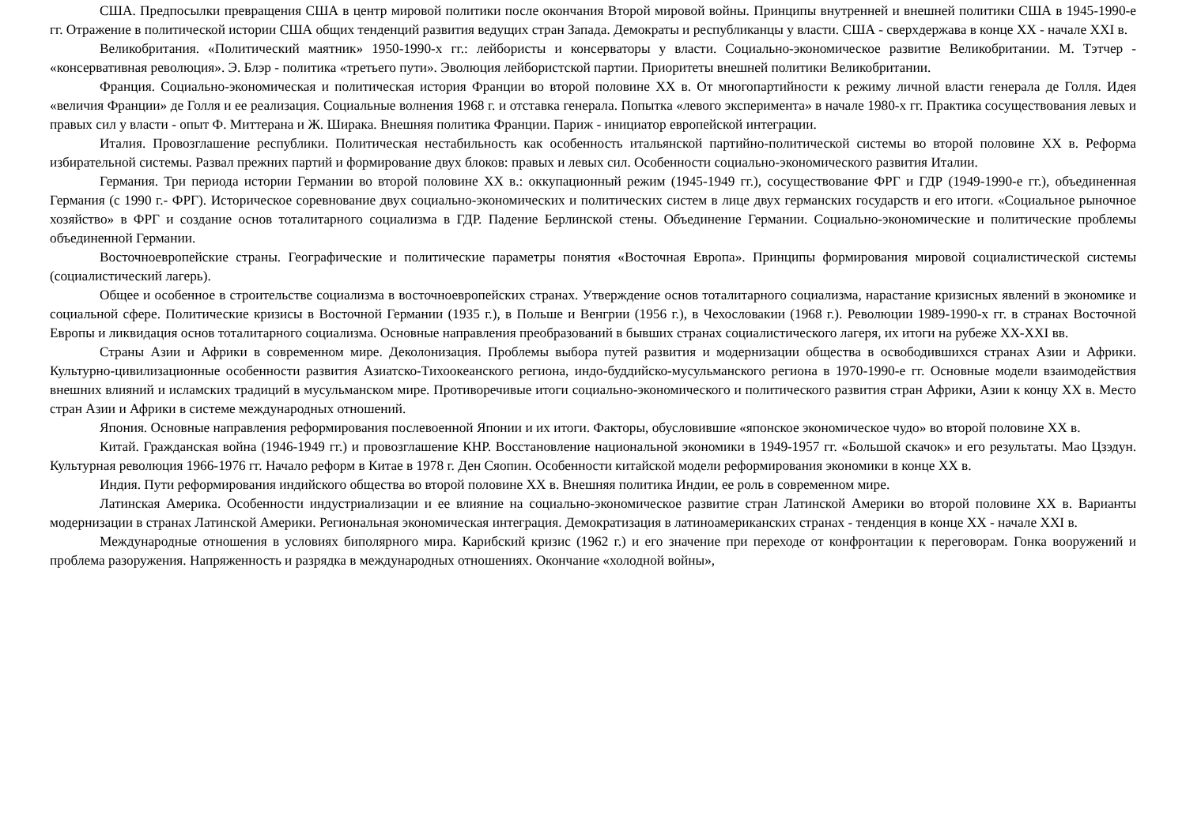США. Предпосылки превращения США в центр мировой политики после окончания Второй мировой войны. Принципы внутренней и внешней политики США в 1945-1990-е гг. Отражение в политической истории США общих тенденций развития ведущих стран Запада. Демократы и республиканцы у власти. США - сверхдержава в конце XX - начале XXI в.
Великобритания. «Политический маятник» 1950-1990-х гг.: лейбористы и консерваторы у власти. Социально-экономическое развитие Великобритании. М. Тэтчер - «консервативная революция». Э. Блэр - политика «третьего пути». Эволюция лейбористской партии. Приоритеты внешней политики Великобритании.
Франция. Социально-экономическая и политическая история Франции во второй половине XX в. От многопартийности к режиму личной власти генерала де Голля. Идея «величия Франции» де Голля и ее реализация. Социальные волнения 1968 г. и отставка генерала. Попытка «левого эксперимента» в начале 1980-х гг. Практика сосуществования левых и правых сил у власти - опыт Ф. Миттерана и Ж. Ширака. Внешняя политика Франции. Париж - инициатор европейской интеграции.
Италия. Провозглашение республики. Политическая нестабильность как особенность итальянской партийно-политической системы во второй половине XX в. Реформа избирательной системы. Развал прежних партий и формирование двух блоков: правых и левых сил. Особенности социально-экономического развития Италии.
Германия. Три периода истории Германии во второй половине XX в.: оккупационный режим (1945-1949 гг.), сосуществование ФРГ и ГДР (1949-1990-е гг.), объединенная Германия (с 1990 г.- ФРГ). Историческое соревнование двух социально-экономических и политических систем в лице двух германских государств и его итоги. «Социальное рыночное хозяйство» в ФРГ и создание основ тоталитарного социализма в ГДР. Падение Берлинской стены. Объединение Германии. Социально-экономические и политические проблемы объединенной Германии.
Восточноевропейские страны. Географические и политические параметры понятия «Восточная Европа». Принципы формирования мировой социалистической системы (социалистический лагерь).
Общее и особенное в строительстве социализма в восточноевропейских странах. Утверждение основ тоталитарного социализма, нарастание кризисных явлений в экономике и социальной сфере. Политические кризисы в Восточной Германии (1935 г.), в Польше и Венгрии (1956 г.), в Чехословакии (1968 г.). Революции 1989-1990-х гг. в странах Восточной Европы и ликвидация основ тоталитарного социализма. Основные направления преобразований в бывших странах социалистического лагеря, их итоги на рубеже XX-XXI вв.
Страны Азии и Африки в современном мире. Деколонизация. Проблемы выбора путей развития и модернизации общества в освободившихся странах Азии и Африки. Культурно-цивилизационные особенности развития Азиатско-Тихоокеанского региона, индо-буддийско-мусульманского региона в 1970-1990-е гг. Основные модели взаимодействия внешних влияний и исламских традиций в мусульманском мире. Противоречивые итоги социально-экономического и политического развития стран Африки, Азии к концу XX в. Место стран Азии и Африки в системе международных отношений.
Япония. Основные направления реформирования послевоенной Японии и их итоги. Факторы, обусловившие «японское экономическое чудо» во второй половине XX в.
Китай. Гражданская война (1946-1949 гг.) и провозглашение КНР. Восстановление национальной экономики в 1949-1957 гг. «Большой скачок» и его результаты. Мао Цзэдун. Культурная революция 1966-1976 гг. Начало реформ в Китае в 1978 г. Ден Сяопин. Особенности китайской модели реформирования экономики в конце XX в.
Индия. Пути реформирования индийского общества во второй половине XX в. Внешняя политика Индии, ее роль в современном мире.
Латинская Америка. Особенности индустриализации и ее влияние на социально-экономическое развитие стран Латинской Америки во второй половине XX в. Варианты модернизации в странах Латинской Америки. Региональная экономическая интеграция. Демократизация в латиноамериканских странах - тенденция в конце XX - начале XXI в.
Международные отношения в условиях биполярного мира. Карибский кризис (1962 г.) и его значение при переходе от конфронтации к переговорам. Гонка вооружений и проблема разоружения. Напряженность и разрядка в международных отношениях. Окончание «холодной войны»,